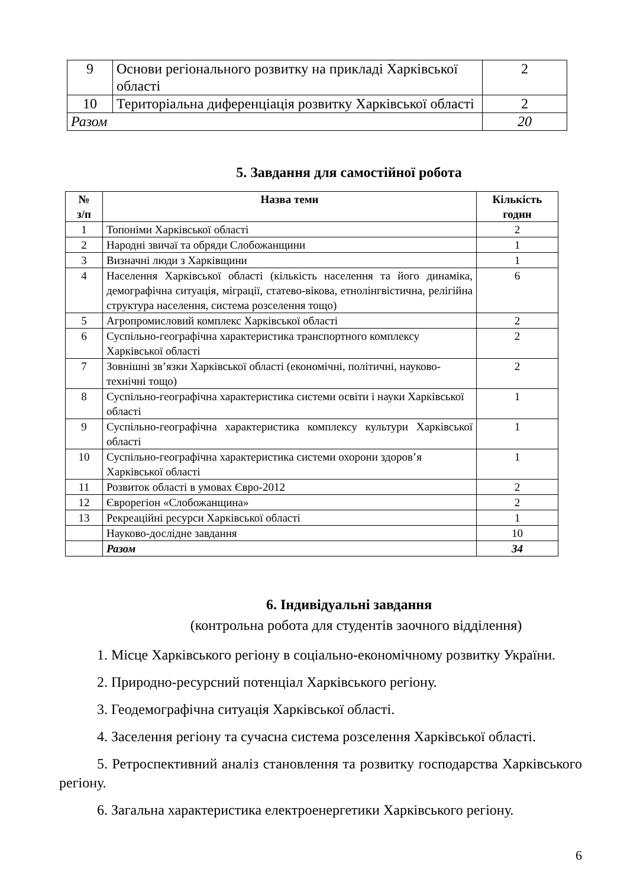| 9 | Основи регіонального розвитку на прикладі Харківської області | 2 |
| 10 | Територіальна диференціація розвитку Харківської області | 2 |
| Разом | | 20 |
5. Завдання для самостійної робота
| № з/п | Назва теми | Кількість годин |
| --- | --- | --- |
| 1 | Топоніми Харківської області | 2 |
| 2 | Народні звичаї та обряди Слобожанщини | 1 |
| 3 | Визначні люди з Харківщини | 1 |
| 4 | Населення Харківської області (кількість населення та його динаміка, демографічна ситуація, міграції, статево-вікова, етнолінгвістична, релігійна структура населення, система розселення тощо) | 6 |
| 5 | Агропромисловий комплекс Харківської області | 2 |
| 6 | Суспільно-географічна характеристика транспортного комплексу Харківської області | 2 |
| 7 | Зовнішні зв’язки Харківської області (економічні, політичні, науково-технічні тощо) | 2 |
| 8 | Суспільно-географічна характеристика системи освіти і науки Харківської області | 1 |
| 9 | Суспільно-географічна характеристика комплексу культури Харківської області | 1 |
| 10 | Суспільно-географічна характеристика системи охорони здоров’я Харківської області | 1 |
| 11 | Розвиток області в умовах Євро-2012 | 2 |
| 12 | Єврорегіон «Слобожанщина» | 2 |
| 13 | Рекреаційні ресурси Харківської області | 1 |
| | Науково-дослідне завдання | 10 |
| | Разом | 34 |
6. Індивідуальні завдання
(контрольна робота для студентів заочного відділення)
1. Місце Харківського регіону в соціально-економічному розвитку України.
2. Природно-ресурсний потенціал Харківського регіону.
3. Геодемографічна ситуація Харківської області.
4. Заселення регіону та сучасна система розселення Харківської області.
5. Ретроспективний аналіз становлення та розвитку господарства Харківського регіону.
6. Загальна характеристика електроенергетики Харківського регіону.
6